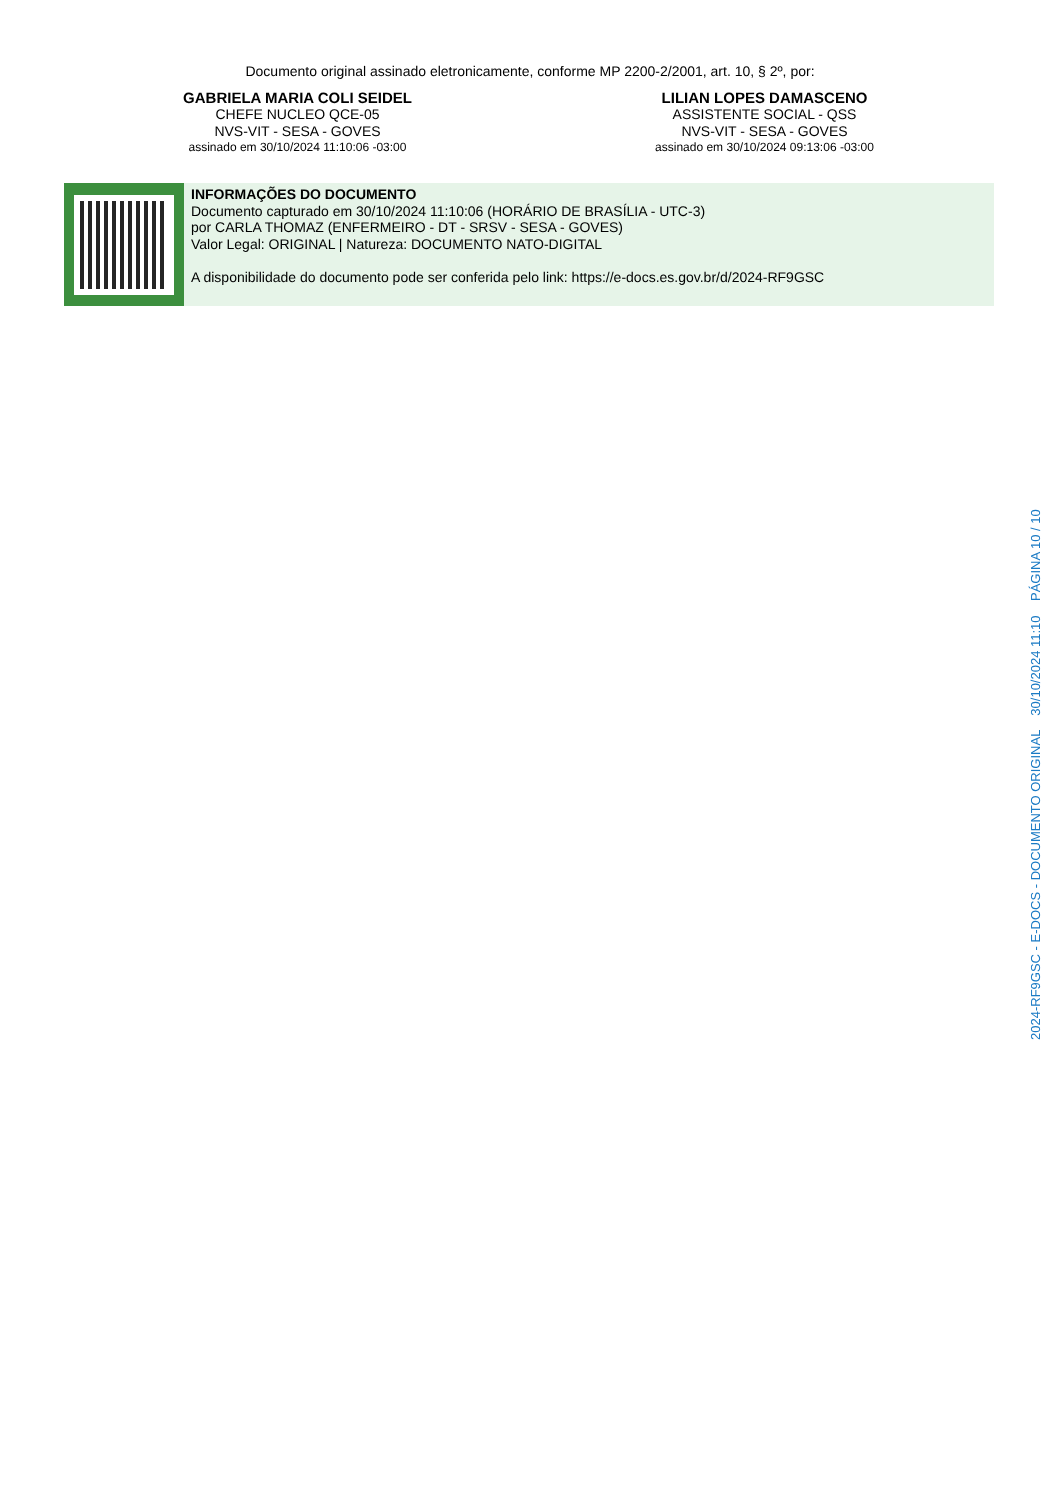Documento original assinado eletronicamente, conforme MP 2200-2/2001, art. 10, § 2º, por:
GABRIELA MARIA COLI SEIDEL
CHEFE NUCLEO QCE-05
NVS-VIT - SESA - GOVES
assinado em 30/10/2024 11:10:06 -03:00
LILIAN LOPES DAMASCENO
ASSISTENTE SOCIAL - QSS
NVS-VIT - SESA - GOVES
assinado em 30/10/2024 09:13:06 -03:00
INFORMAÇÕES DO DOCUMENTO
Documento capturado em 30/10/2024 11:10:06 (HORÁRIO DE BRASÍLIA - UTC-3)
por CARLA THOMAZ (ENFERMEIRO - DT - SRSV - SESA - GOVES)
Valor Legal: ORIGINAL | Natureza: DOCUMENTO NATO-DIGITAL
A disponibilidade do documento pode ser conferida pelo link: https://e-docs.es.gov.br/d/2024-RF9GSC
2024-RF9GSC - E-DOCS - DOCUMENTO ORIGINAL 30/10/2024 11:10 PÁGINA 10 / 10